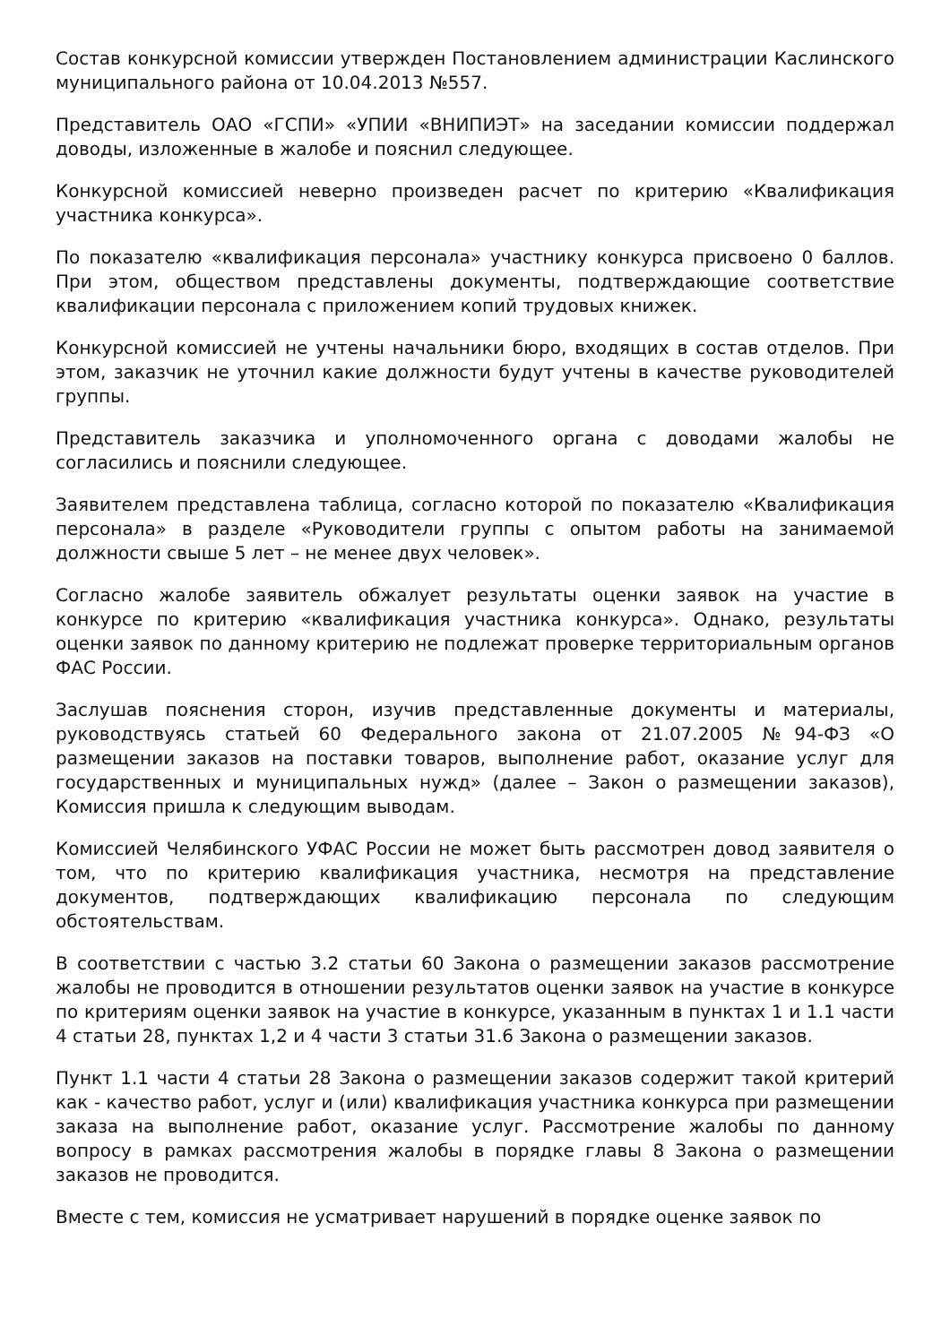Состав конкурсной комиссии утвержден Постановлением администрации Каслинского муниципального района от 10.04.2013 №557.
Представитель ОАО «ГСПИ» «УПИИ «ВНИПИЭТ» на заседании комиссии поддержал доводы, изложенные в жалобе и пояснил следующее.
Конкурсной комиссией неверно произведен расчет по критерию «Квалификация участника конкурса».
По показателю «квалификация персонала» участнику конкурса присвоено 0 баллов. При этом, обществом представлены документы, подтверждающие соответствие квалификации персонала с приложением копий трудовых книжек.
Конкурсной комиссией не учтены начальники бюро, входящих в состав отделов. При этом, заказчик не уточнил какие должности будут учтены в качестве руководителей группы.
Представитель заказчика и уполномоченного органа с доводами жалобы не согласились и пояснили следующее.
Заявителем представлена таблица, согласно которой по показателю «Квалификация персонала» в разделе «Руководители группы с опытом работы на занимаемой должности свыше 5 лет – не менее двух человек».
Согласно жалобе заявитель обжалует результаты оценки заявок на участие в конкурсе по критерию «квалификация участника конкурса». Однако, результаты оценки заявок по данному критерию не подлежат проверке территориальным органов ФАС России.
Заслушав пояснения сторон, изучив представленные документы и материалы, руководствуясь статьей 60 Федерального закона от 21.07.2005 №94-ФЗ «О размещении заказов на поставки товаров, выполнение работ, оказание услуг для государственных и муниципальных нужд» (далее – Закон о размещении заказов), Комиссия пришла к следующим выводам.
Комиссией Челябинского УФАС России не может быть рассмотрен довод заявителя о том, что по критерию квалификация участника, несмотря на представление документов, подтверждающих квалификацию персонала по следующим обстоятельствам.
В соответствии с частью 3.2 статьи 60 Закона о размещении заказов рассмотрение жалобы не проводится в отношении результатов оценки заявок на участие в конкурсе по критериям оценки заявок на участие в конкурсе, указанным в пунктах 1 и 1.1 части 4 статьи 28, пунктах 1,2 и 4 части 3 статьи 31.6 Закона о размещении заказов.
Пункт 1.1 части 4 статьи 28 Закона о размещении заказов содержит такой критерий как - качество работ, услуг и (или) квалификация участника конкурса при размещении заказа на выполнение работ, оказание услуг. Рассмотрение жалобы по данному вопросу в рамках рассмотрения жалобы в порядке главы 8 Закона о размещении заказов не проводится.
Вместе с тем, комиссия не усматривает нарушений в порядке оценке заявок по